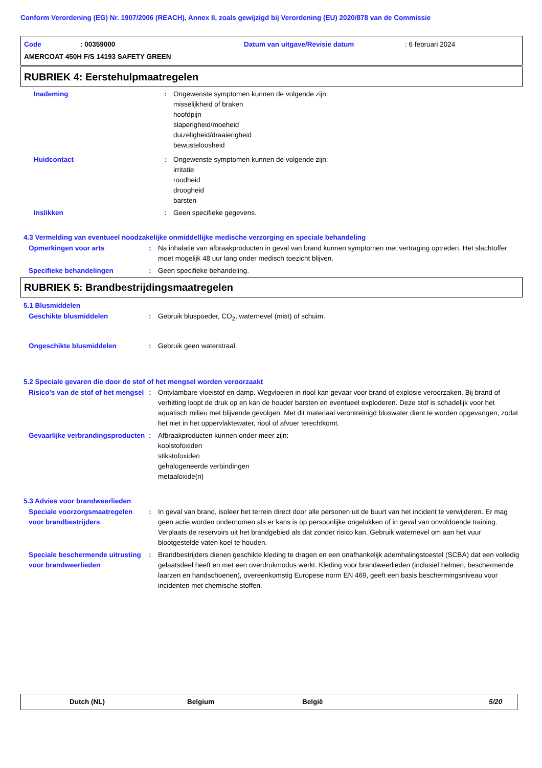Conform Verordening (EG) Nr. 1907/2006 (REACH), Annex II, zoals gewijzigd bij Verordening (EU) 2020/878 van de Commissie
Code: 00359000 Datum van uitgave/Revisie datum: 6 februari 2024
AMERCOAT 450H F/S 14193 SAFETY GREEN
RUBRIEK 4: Eerstehulpmaatregelen
Inademing : Ongewenste symptomen kunnen de volgende zijn:
misselijkheid of braken
hoofdpijn
slaperigheid/moeheid
duizeligheid/draaierigheid
bewusteloosheid
Huidcontact : Ongewenste symptomen kunnen de volgende zijn:
irritatie
roodheid
droogheid
barsten
Inslikken : Geen specifieke gegevens.
4.3 Vermelding van eventueel noodzakelijke onmiddellijke medische verzorging en speciale behandeling
Opmerkingen voor arts : Na inhalatie van afbraakproducten in geval van brand kunnen symptomen met vertraging optreden. Het slachtoffer moet mogelijk 48 uur lang onder medisch toezicht blijven.
Specifieke behandelingen : Geen specifieke behandeling.
RUBRIEK 5: Brandbestrijdingsmaatregelen
5.1 Blusmiddelen
Geschikte blusmiddelen : Gebruik bluspoeder, CO<sub>2</sub>, waternevel (mist) of schuim.
Ongeschikte blusmiddelen : Gebruik geen waterstraal.
5.2 Speciale gevaren die door de stof of het mengsel worden veroorzaakt
Risico's van de stof of het mengsel
: Ontvlambare vloeistof en damp. Wegvloeien in riool kan gevaar voor brand of explosie veroorzaken. Bij brand of verhitting loopt de druk op en kan de houder barsten en eventueel exploderen. Deze stof is schadelijk voor het aquatisch milieu met blijvende gevolgen. Met dit materiaal verontreinigd bluswater dient te worden opgevangen, zodat het niet in het oppervlaktewater, riool of afvoer terechtkomt.
Gevaarlijke verbrandingsproducten
: Afbraakproducten kunnen onder meer zijn:
koolstofoxiden
stikstofoxiden
gehalogeneerde verbindingen
metaaloxide(n)
5.3 Advies voor brandweerlieden
Speciale voorzorgsmaatregelen voor brandbestrijders
: In geval van brand, isoleer het terrein direct door alle personen uit de buurt van het incident te verwijderen. Er mag geen actie worden ondernomen als er kans is op persoonlijke ongelukken of in geval van onvoldoende training. Verplaats de reservoirs uit het brandgebied als dat zonder risico kan. Gebruik waternevel om aan het vuur blootgestelde vaten koel te houden.
Speciale beschermende uitrusting voor brandweerlieden
: Brandbestrijders dienen geschikte kleding te dragen en een onafhankelijk ademhalingstoestel (SCBA) dat een volledig gelaatsdeel heeft en met een overdrukmodus werkt. Kleding voor brandweerlieden (inclusief helmen, beschermende laarzen en handschoenen), overeenkomstig Europese norm EN 469, geeft een basis beschermingsniveau voor incidenten met chemische stoffen.
Dutch (NL) Belgium België 5/20